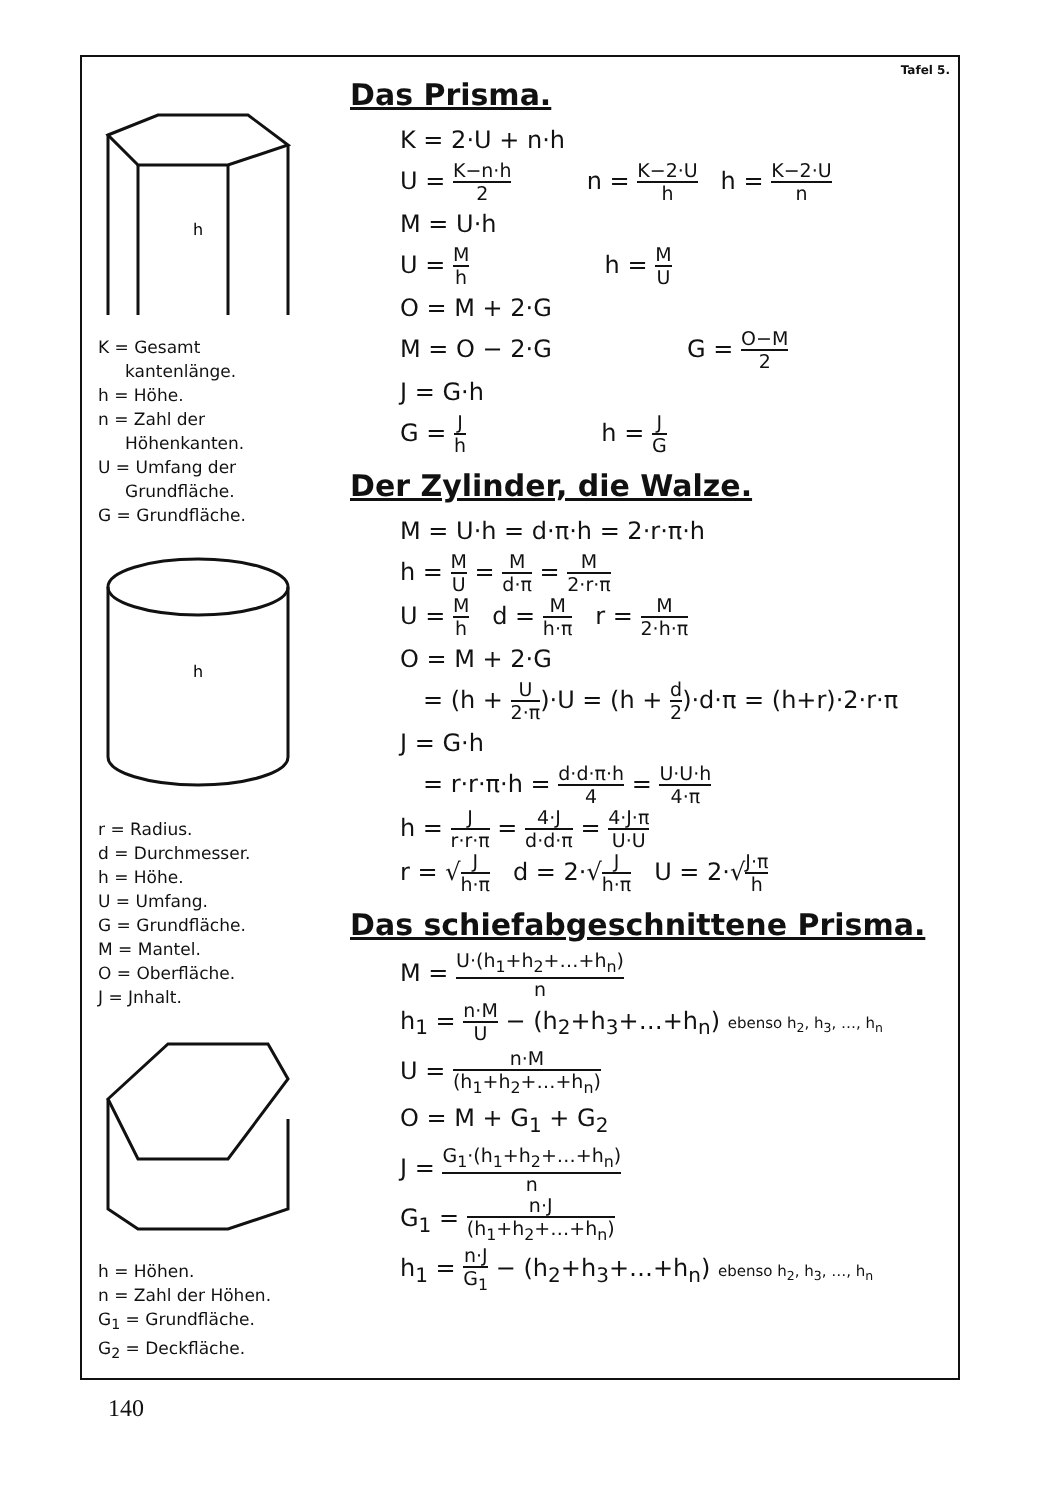h
K = Gesamt
kantenlänge.
h = Höhe.
n = Zahl der
Höhenkanten.
U = Umfang der
Grundfläche.
G = Grundfläche.
h
r = Radius.
d = Durchmesser.
h = Höhe.
U = Umfang.
G = Grundfläche.
M = Mantel.
O = Oberfläche.
J = Jnhalt.
h = Höhen.
n = Zahl der Höhen.
G<sub>1</sub> = Grundfläche.
G<sub>2</sub> = Deckfläche.
Tafel 5.
Das Prisma.
K = 2·U + n·h
U = K−n·h 2 n = K−2·U h h = K−2·U n
M = U·h
U = M h h = M U
O = M + 2·G
M = O − 2·G G = O−M 2
J = G·h
G = J h h = J G
Der Zylinder, die Walze.
M = U·h = d·π·h = 2·r·π·h
h = M U = M d·π = M 2·r·π
U = M h d = M h·π r = M 2·h·π
O = M + 2·G
= (h + U 2·π)·U = (h + d 2)·d·π = (h+r)·2·r·π
J = G·h
= r·r·π·h = d·d·π·h 4 = U·U·h 4·π
h = J r·r·π = 4·J d·d·π = 4·J·π U·U
r = √J h·π d = 2·√J h·π U = 2·√J·π h
Das schiefabgeschnittene Prisma.
M = U·(h<sub>1</sub>+h<sub>2</sub>+…+h<sub>n</sub>) n
h<sub>1</sub> = n·M U − (h<sub>2</sub>+h<sub>3</sub>+…+h<sub>n</sub>) ebenso h<sub>2</sub>, h<sub>3</sub>, …, h<sub>n</sub>
U = n·M (h<sub>1</sub>+h<sub>2</sub>+…+h<sub>n</sub>)
O = M + G<sub>1</sub> + G<sub>2</sub>
J = G<sub>1</sub>·(h<sub>1</sub>+h<sub>2</sub>+…+h<sub>n</sub>) n
G<sub>1</sub> = n·J (h<sub>1</sub>+h<sub>2</sub>+…+h<sub>n</sub>)
h<sub>1</sub> = n·J G<sub>1</sub> − (h<sub>2</sub>+h<sub>3</sub>+…+h<sub>n</sub>) ebenso h<sub>2</sub>, h<sub>3</sub>, …, h<sub>n</sub>
140